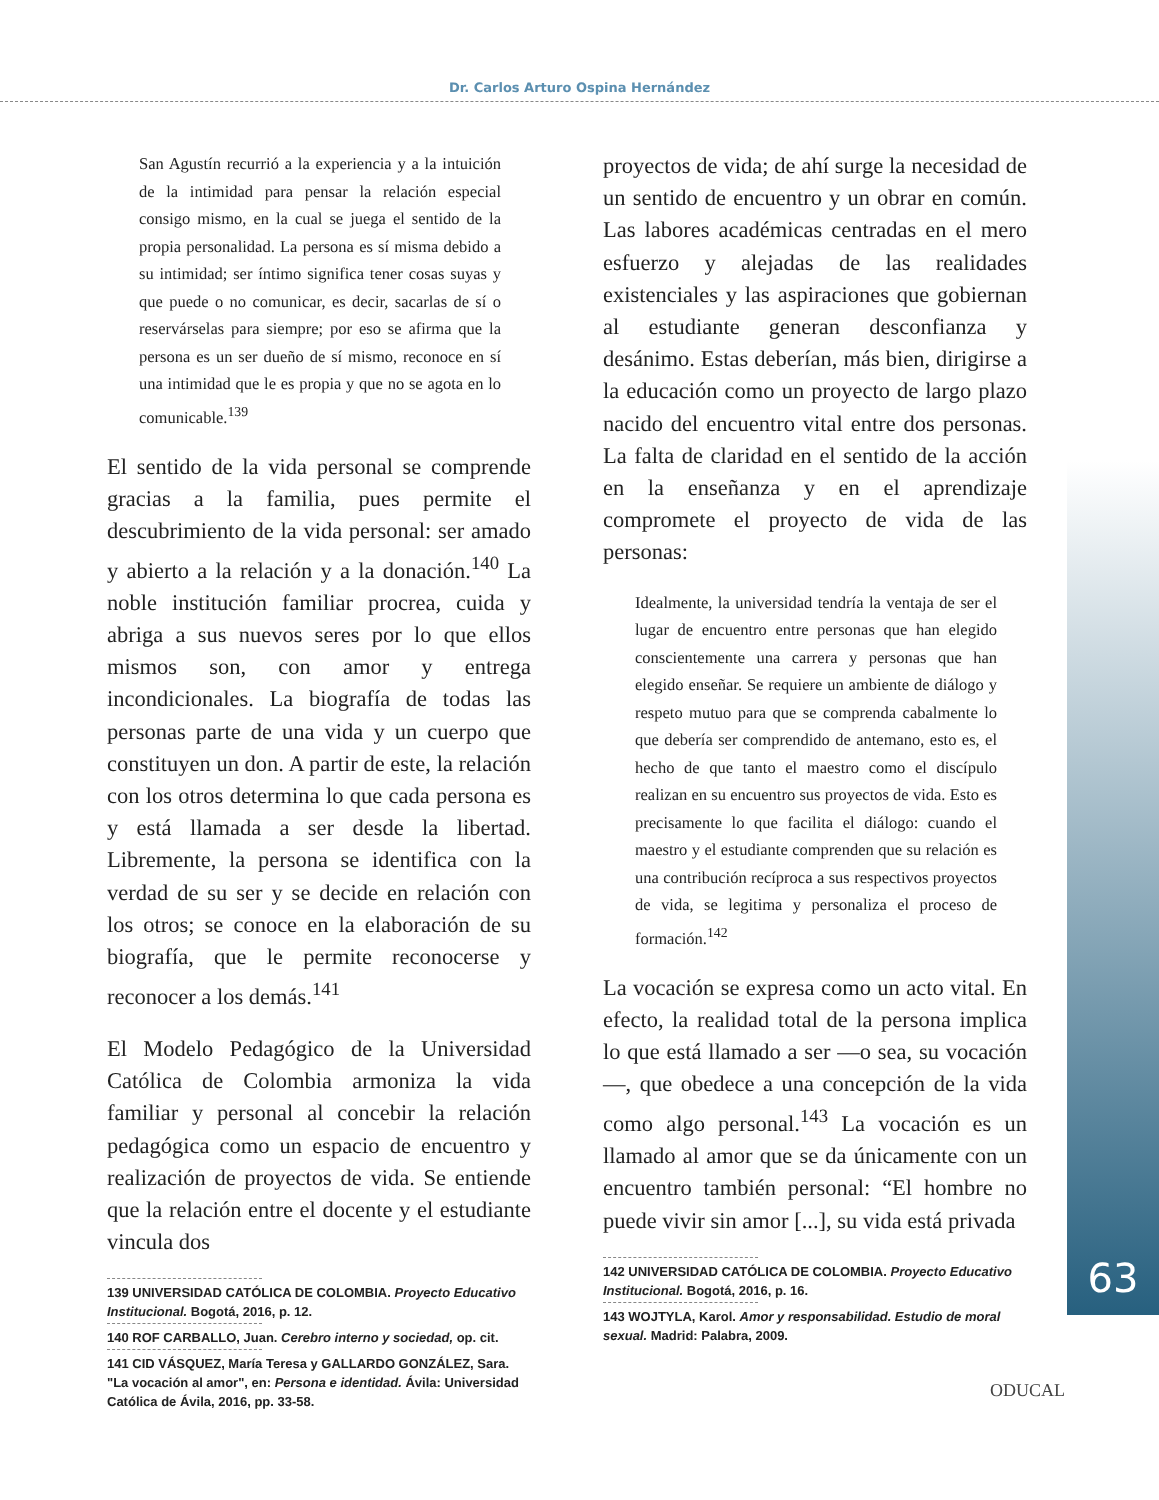Dr. Carlos Arturo Ospina Hernández
63
San Agustín recurrió a la experiencia y a la intuición de la intimidad para pensar la relación especial consigo mismo, en la cual se juega el sentido de la propia personalidad. La persona es sí misma debido a su intimidad; ser íntimo significa tener cosas suyas y que puede o no comunicar, es decir, sacarlas de sí o reservárselas para siempre; por eso se afirma que la persona es un ser dueño de sí mismo, reconoce en sí una intimidad que le es propia y que no se agota en lo comunicable.<sup>139</sup>
El sentido de la vida personal se comprende gracias a la familia, pues permite el descubrimiento de la vida personal: ser amado y abierto a la relación y a la donación.<sup>140</sup> La noble institución familiar procrea, cuida y abriga a sus nuevos seres por lo que ellos mismos son, con amor y entrega incondicionales. La biografía de todas las personas parte de una vida y un cuerpo que constituyen un don. A partir de este, la relación con los otros determina lo que cada persona es y está llamada a ser desde la libertad. Libremente, la persona se identifica con la verdad de su ser y se decide en relación con los otros; se conoce en la elaboración de su biografía, que le permite reconocerse y reconocer a los demás.<sup>141</sup>
El Modelo Pedagógico de la Universidad Católica de Colombia armoniza la vida familiar y personal al concebir la relación pedagógica como un espacio de encuentro y realización de proyectos de vida. Se entiende que la relación entre el docente y el estudiante vincula dos
139 UNIVERSIDAD CATÓLICA DE COLOMBIA. Proyecto Educativo Institucional. Bogotá, 2016, p. 12.
140 ROF CARBALLO, Juan. Cerebro interno y sociedad, op. cit.
141 CID VÁSQUEZ, María Teresa y GALLARDO GONZÁLEZ, Sara. "La vocación al amor", en: Persona e identidad. Ávila: Universidad Católica de Ávila, 2016, pp. 33-58.
proyectos de vida; de ahí surge la necesidad de un sentido de encuentro y un obrar en común. Las labores académicas centradas en el mero esfuerzo y alejadas de las realidades existenciales y las aspiraciones que gobiernan al estudiante generan desconfianza y desánimo. Estas deberían, más bien, dirigirse a la educación como un proyecto de largo plazo nacido del encuentro vital entre dos personas. La falta de claridad en el sentido de la acción en la enseñanza y en el aprendizaje compromete el proyecto de vida de las personas:
Idealmente, la universidad tendría la ventaja de ser el lugar de encuentro entre personas que han elegido conscientemente una carrera y personas que han elegido enseñar. Se requiere un ambiente de diálogo y respeto mutuo para que se comprenda cabalmente lo que debería ser comprendido de antemano, esto es, el hecho de que tanto el maestro como el discípulo realizan en su encuentro sus proyectos de vida. Esto es precisamente lo que facilita el diálogo: cuando el maestro y el estudiante comprenden que su relación es una contribución recíproca a sus respectivos proyectos de vida, se legitima y personaliza el proceso de formación.<sup>142</sup>
La vocación se expresa como un acto vital. En efecto, la realidad total de la persona implica lo que está llamado a ser —o sea, su vocación—, que obedece a una concepción de la vida como algo personal.<sup>143</sup> La vocación es un llamado al amor que se da únicamente con un encuentro también personal: “El hombre no puede vivir sin amor [...], su vida está privada
142 UNIVERSIDAD CATÓLICA DE COLOMBIA. Proyecto Educativo Institucional. Bogotá, 2016, p. 16.
143 WOJTYLA, Karol. Amor y responsabilidad. Estudio de moral sexual. Madrid: Palabra, 2009.
ODUCAL